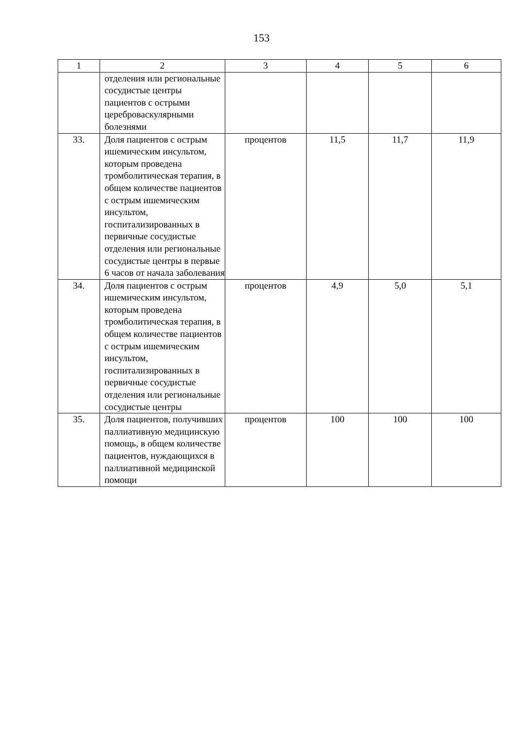153
| 1 | 2 | 3 | 4 | 5 | 6 |
| | отделения или региональные сосудистые центры пациентов с острыми цереброваскулярными болезнями | | | | |
| 33. | Доля пациентов с острым ишемическим инсультом, которым проведена тромболитическая терапия, в общем количестве пациентов с острым ишемическим инсультом, госпитализированных в первичные сосудистые отделения или региональные сосудистые центры в первые 6 часов от начала заболевания | процентов | 11,5 | 11,7 | 11,9 |
| 34. | Доля пациентов с острым ишемическим инсультом, которым проведена тромболитическая терапия, в общем количестве пациентов с острым ишемическим инсультом, госпитализированных в первичные сосудистые отделения или региональные сосудистые центры | процентов | 4,9 | 5,0 | 5,1 |
| 35. | Доля пациентов, получивших паллиативную медицинскую помощь, в общем количестве пациентов, нуждающихся в паллиативной медицинской помощи | процентов | 100 | 100 | 100 |